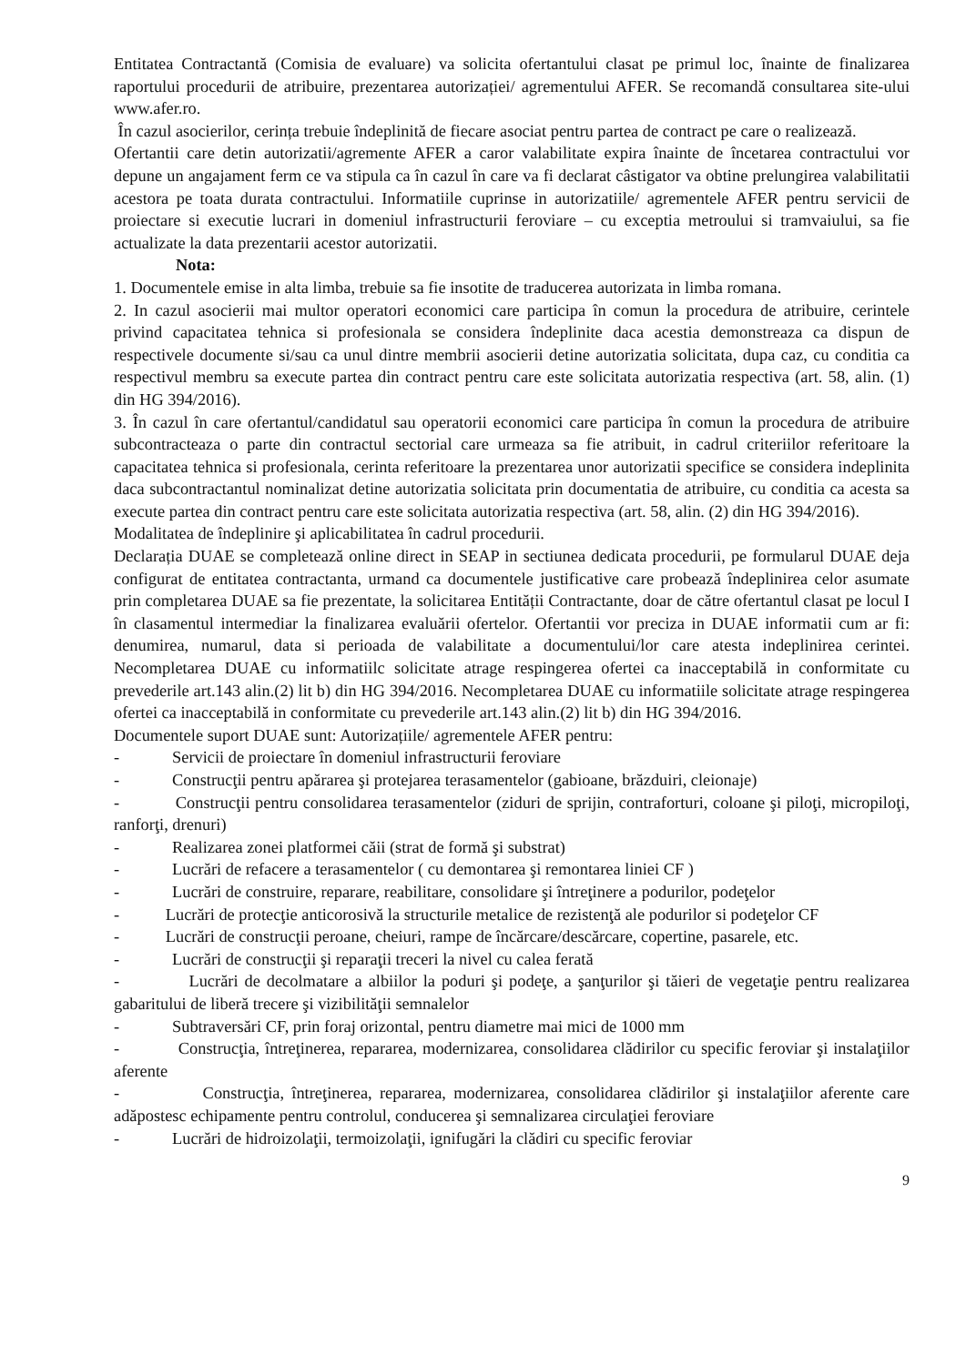Entitatea Contractantă (Comisia de evaluare) va solicita ofertantului clasat pe primul loc, înainte de finalizarea raportului procedurii de atribuire, prezentarea autorizației/ agrementului AFER. Se recomandă consultarea site-ului www.afer.ro.
În cazul asocierilor, cerința trebuie îndeplinită de fiecare asociat pentru partea de contract pe care o realizează.
Ofertantii care detin autorizatii/agremente AFER a caror valabilitate expira înainte de încetarea contractului vor depune un angajament ferm ce va stipula ca în cazul în care va fi declarat câstigator va obtine prelungirea valabilitatii acestora pe toata durata contractului. Informatiile cuprinse in autorizatiile/ agrementele AFER pentru servicii de proiectare si executie lucrari in domeniul infrastructurii feroviare – cu exceptia metroului si tramvaiului, sa fie actualizate la data prezentarii acestor autorizatii.
Nota:
1. Documentele emise in alta limba, trebuie sa fie insotite de traducerea autorizata in limba romana.
2. In cazul asocierii mai multor operatori economici care participa în comun la procedura de atribuire, cerintele privind capacitatea tehnica si profesionala se considera îndeplinite daca acestia demonstreaza ca dispun de respectivele documente si/sau ca unul dintre membrii asocierii detine autorizatia solicitata, dupa caz, cu conditia ca respectivul membru sa execute partea din contract pentru care este solicitata autorizatia respectiva (art. 58, alin. (1) din HG 394/2016).
3. În cazul în care ofertantul/candidatul sau operatorii economici care participa în comun la procedura de atribuire subcontracteaza o parte din contractul sectorial care urmeaza sa fie atribuit, in cadrul criteriilor referitoare la capacitatea tehnica si profesionala, cerinta referitoare la prezentarea unor autorizatii specifice se considera indeplinita daca subcontractantul nominalizat detine autorizatia solicitata prin documentatia de atribuire, cu conditia ca acesta sa execute partea din contract pentru care este solicitata autorizatia respectiva (art. 58, alin. (2) din HG 394/2016).
Modalitatea de îndeplinire şi aplicabilitatea în cadrul procedurii.
Declarația DUAE se completează online direct in SEAP in sectiunea dedicata procedurii, pe formularul DUAE deja configurat de entitatea contractanta, urmand ca documentele justificative care probează îndeplinirea celor asumate prin completarea DUAE sa fie prezentate, la solicitarea Entității Contractante, doar de către ofertantul clasat pe locul I în clasamentul intermediar la finalizarea evaluării ofertelor. Ofertantii vor preciza in DUAE informatii cum ar fi: denumirea, numarul, data si perioada de valabilitate a documentului/lor care atesta indeplinirea cerintei. Necompletarea DUAE cu informatiilc solicitate atrage respingerea ofertei ca inacceptabilă in conformitate cu prevederile art.143 alin.(2) lit b) din HG 394/2016. Necompletarea DUAE cu informatiile solicitate atrage respingerea ofertei ca inacceptabilă in conformitate cu prevederile art.143 alin.(2) lit b) din HG 394/2016.
Documentele suport DUAE sunt: Autorizațiile/ agrementele AFER pentru:
- Servicii de proiectare în domeniul infrastructurii feroviare
- Construcţii pentru apărarea şi protejarea terasamentelor (gabioane, brăzduiri, cleionaje)
- Construcţii pentru consolidarea terasamentelor (ziduri de sprijin, contraforturi, coloane şi piloţi, micropiloţi, ranforţi, drenuri)
- Realizarea zonei platformei căii (strat de formă şi substrat)
- Lucrări de refacere a terasamentelor ( cu demontarea şi remontarea liniei CF )
- Lucrări de construire, reparare, reabilitare, consolidare şi întreţinere a podurilor, podeţelor
- Lucrări de protecţie anticorosivă la structurile metalice de rezistenţă ale podurilor si podeţelor CF
- Lucrări de construcţii peroane, cheiuri, rampe de încărcare/descărcare, copertine, pasarele, etc.
- Lucrări de construcţii şi reparaţii treceri la nivel cu calea ferată
- Lucrări de decolmatare a albiilor la poduri şi podeţe, a şanţurilor şi tăieri de vegetaţie pentru realizarea gabaritului de liberă trecere şi vizibilităţii semnalelor
- Subtraversări CF, prin foraj orizontal, pentru diametre mai mici de 1000 mm
- Construcţia, întreţinerea, repararea, modernizarea, consolidarea clădirilor cu specific feroviar şi instalaţiilor aferente
- Construcţia, întreţinerea, repararea, modernizarea, consolidarea clădirilor şi instalaţiilor aferente care adăpostesc echipamente pentru controlul, conducerea şi semnalizarea circulaţiei feroviare
- Lucrări de hidroizolaţii, termoizolaţii, ignifugări la clădiri cu specific feroviar
9